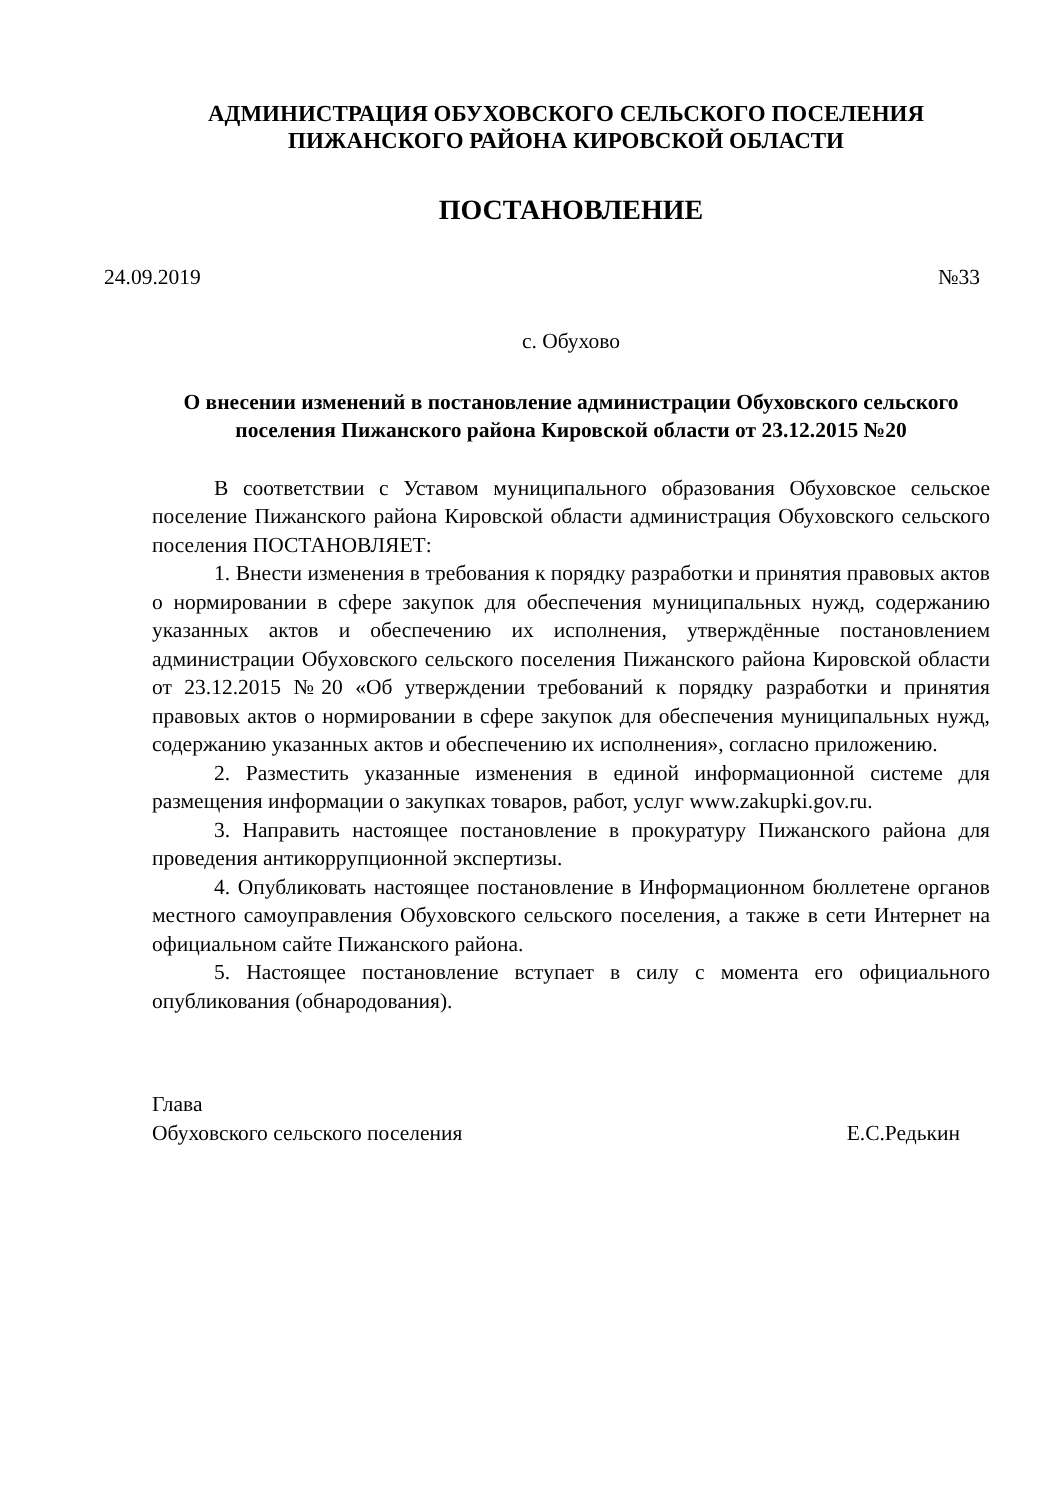АДМИНИСТРАЦИЯ ОБУХОВСКОГО СЕЛЬСКОГО ПОСЕЛЕНИЯ
ПИЖАНСКОГО РАЙОНА КИРОВСКОЙ ОБЛАСТИ
ПОСТАНОВЛЕНИЕ
24.09.2019 №33
с. Обухово
О внесении изменений в постановление администрации Обуховского сельского поселения Пижанского района Кировской области от 23.12.2015 №20
В соответствии с Уставом муниципального образования Обуховское сельское поселение Пижанского района Кировской области администрация Обуховского сельского поселения ПОСТАНОВЛЯЕТ:
1. Внести изменения в требования к порядку разработки и принятия правовых актов о нормировании в сфере закупок для обеспечения муниципальных нужд, содержанию указанных актов и обеспечению их исполнения, утверждённые постановлением администрации Обуховского сельского поселения Пижанского района Кировской области от 23.12.2015 №20 «Об утверждении требований к порядку разработки и принятия правовых актов о нормировании в сфере закупок для обеспечения муниципальных нужд, содержанию указанных актов и обеспечению их исполнения», согласно приложению.
2. Разместить указанные изменения в единой информационной системе для размещения информации о закупках товаров, работ, услуг www.zakupki.gov.ru.
3. Направить настоящее постановление в прокуратуру Пижанского района для проведения антикоррупционной экспертизы.
4. Опубликовать настоящее постановление в Информационном бюллетене органов местного самоуправления Обуховского сельского поселения, а также в сети Интернет на официальном сайте Пижанского района.
5. Настоящее постановление вступает в силу с момента его официального опубликования (обнародования).
Глава
Обуховского сельского поселения Е.С.Редькин